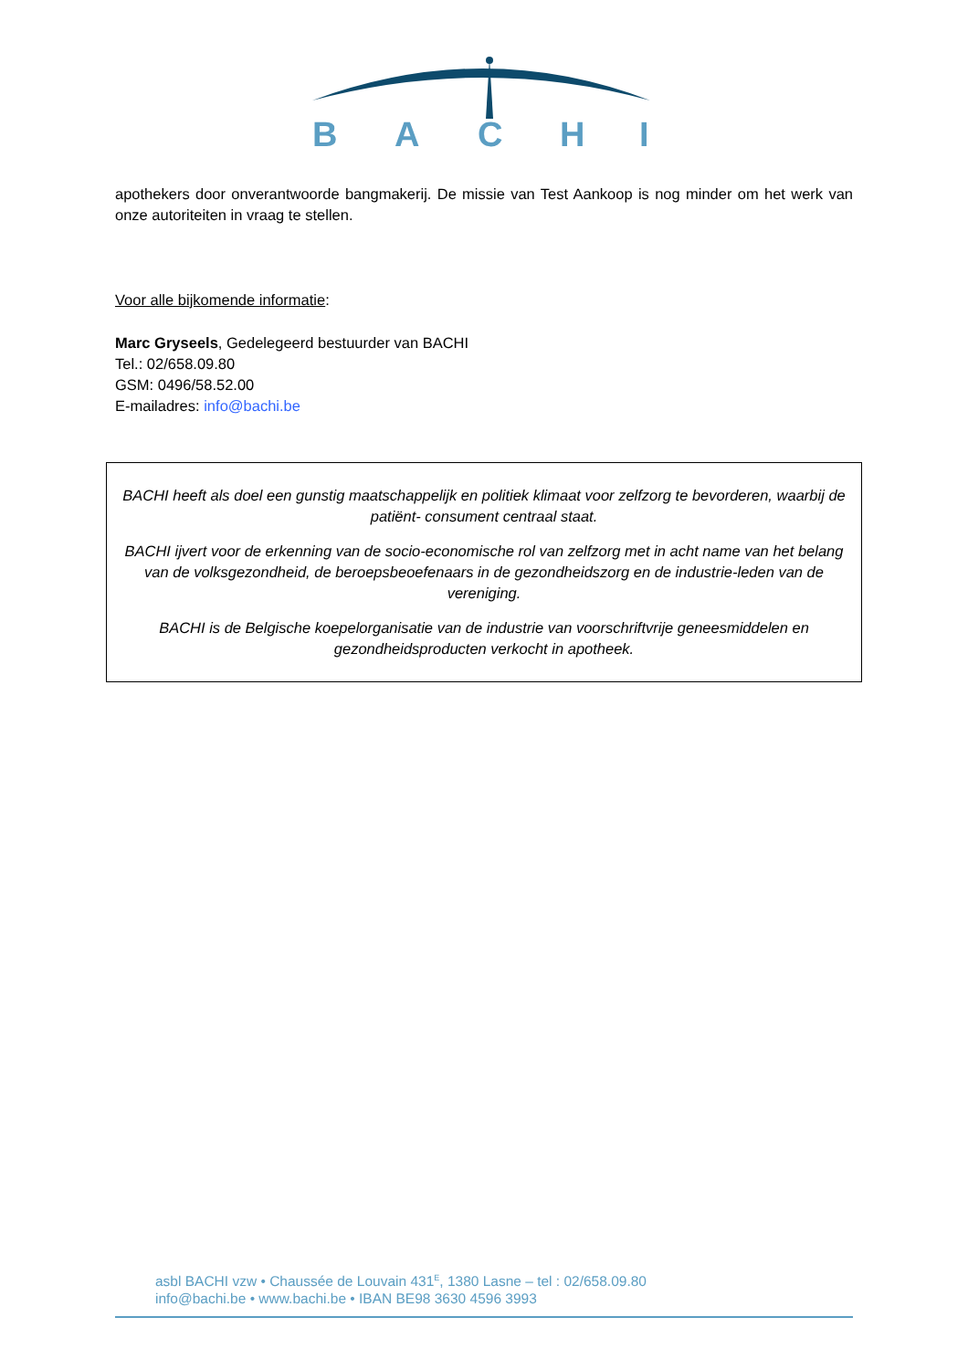B
A
C
H
I
apothekers door onverantwoorde bangmakerij. De missie van Test Aankoop is nog minder om het werk van onze autoriteiten in vraag te stellen.
Voor alle bijkomende informatie:
Marc Gryseels, Gedelegeerd bestuurder van BACHI
Tel.: 02/658.09.80
GSM: 0496/58.52.00
E-mailadres: info@bachi.be
BACHI heeft als doel een gunstig maatschappelijk en politiek klimaat voor zelfzorg te bevorderen, waarbij de patiënt- consument centraal staat.
BACHI ijvert voor de erkenning van de socio-economische rol van zelfzorg met in acht name van het belang van de volksgezondheid, de beroepsbeoefenaars in de gezondheidszorg en de industrie-leden van de vereniging.
BACHI is de Belgische koepelorganisatie van de industrie van voorschriftvrije geneesmiddelen en gezondheidsproducten verkocht in apotheek.
asbl BACHI vzw • Chaussée de Louvain 431<sup>E</sup>, 1380 Lasne – tel : 02/658.09.80
info@bachi.be • www.bachi.be • IBAN BE98 3630 4596 3993